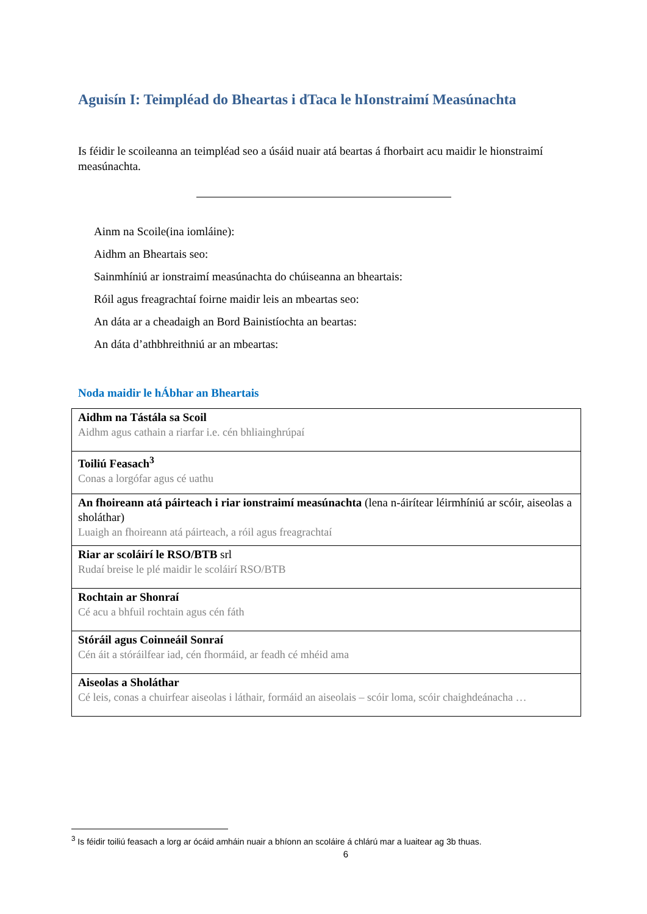Aguisín I: Teimpléad do Bheartas i dTaca le hIonstraimí Measúnachta
Is féidir le scoileanna an teimpléad seo a úsáid nuair atá beartas á fhorbairt acu maidir le hionstraimí measúnachta.
Ainm na Scoile(ina iomláine):
Aidhm an Bheartais seo:
Sainmhíniú ar ionstraimí measúnachta do chúiseanna an bheartais:
Róil agus freagrachtaí foirne maidir leis an mbeartas seo:
An dáta ar a cheadaigh an Bord Bainistíochta an beartas:
An dáta d’athbhreithniú ar an mbeartas:
Noda maidir le hÁbhar an Bheartais
| Aidhm na Tástála sa Scoil Aidhm agus cathain a riarfar i.e. cén bhliainghrúpaí |
| Toiliú Feasach<sup>3</sup> Conas a lorgófar agus cé uathu |
| An fhoireann atá páirteach i riar ionstraimí measúnachta (lena n-áirítear léirmhíniú ar scóir, aiseolas a sholáthar) Luaigh an fhoireann atá páirteach, a róil agus freagrachtaí |
| Riar ar scoláirí le RSO/BTB srl Rudaí breise le plé maidir le scoláirí RSO/BTB |
| Rochtain ar Shonraí Cé acu a bhfuil rochtain agus cén fáth |
| Stóráil agus Coinneáil Sonraí Cén áit a stóráilfear iad, cén fhormáid, ar feadh cé mhéid ama |
| Aiseolas a Sholáthar Cé leis, conas a chuirfear aiseolas i láthair, formáid an aiseolais – scóir loma, scóir chaighdeánacha … |
<sup>3</sup> Is féidir toiliú feasach a lorg ar ócáid amháin nuair a bhíonn an scoláire á chlárú mar a luaitear ag 3b thuas.
6